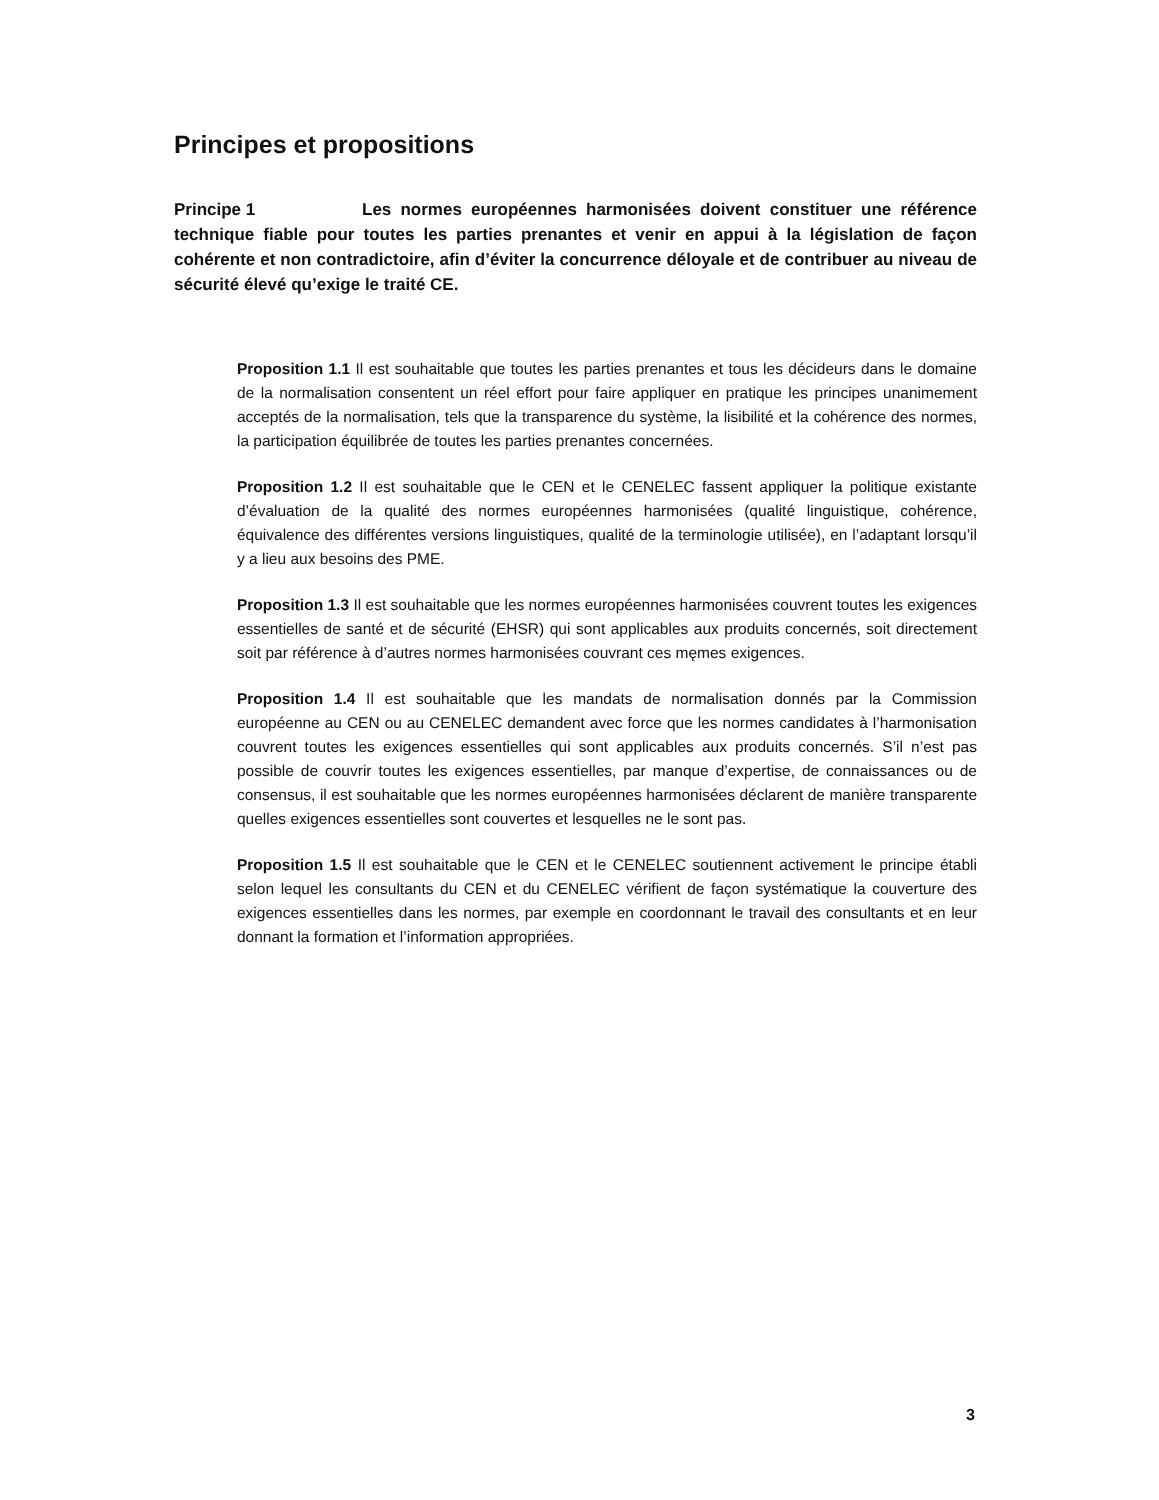Principes et propositions
Principe 1 Les normes européennes harmonisées doivent constituer une référence technique fiable pour toutes les parties prenantes et venir en appui à la législation de façon cohérente et non contradictoire, afin d’éviter la concurrence déloyale et de contribuer au niveau de sécurité élevé qu’exige le traité CE.
Proposition 1.1 Il est souhaitable que toutes les parties prenantes et tous les décideurs dans le domaine de la normalisation consentent un réel effort pour faire appliquer en pratique les principes unanimement acceptés de la normalisation, tels que la transparence du système, la lisibilité et la cohérence des normes, la participation équilibrée de toutes les parties prenantes concernées.
Proposition 1.2 Il est souhaitable que le CEN et le CENELEC fassent appliquer la politique existante d’évaluation de la qualité des normes européennes harmonisées (qualité linguistique, cohérence, équivalence des différentes versions linguistiques, qualité de la terminologie utilisée), en l’adaptant lorsqu’il y a lieu aux besoins des PME.
Proposition 1.3 Il est souhaitable que les normes européennes harmonisées couvrent toutes les exigences essentielles de santé et de sécurité (EHSR) qui sont applicables aux produits concernés, soit directement soit par référence à d’autres normes harmonisées couvrant ces męmes exigences.
Proposition 1.4 Il est souhaitable que les mandats de normalisation donnés par la Commission européenne au CEN ou au CENELEC demandent avec force que les normes candidates à l’harmonisation couvrent toutes les exigences essentielles qui sont applicables aux produits concernés. S’il n’est pas possible de couvrir toutes les exigences essentielles, par manque d’expertise, de connaissances ou de consensus, il est souhaitable que les normes européennes harmonisées déclarent de manière transparente quelles exigences essentielles sont couvertes et lesquelles ne le sont pas.
Proposition 1.5 Il est souhaitable que le CEN et le CENELEC soutiennent activement le principe établi selon lequel les consultants du CEN et du CENELEC vérifient de façon systématique la couverture des exigences essentielles dans les normes, par exemple en coordonnant le travail des consultants et en leur donnant la formation et l’information appropriées.
3